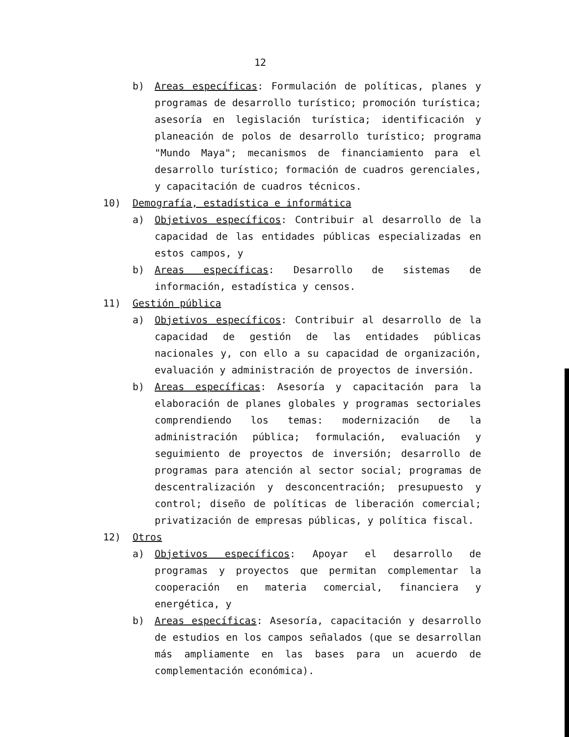12
b) Areas específicas: Formulación de políticas, planes y programas de desarrollo turístico; promoción turística; asesoría en legislación turística; identificación y planeación de polos de desarrollo turístico; programa "Mundo Maya"; mecanismos de financiamiento para el desarrollo turístico; formación de cuadros gerenciales, y capacitación de cuadros técnicos.
10) Demografía, estadística e informática
a) Objetivos específicos: Contribuir al desarrollo de la capacidad de las entidades públicas especializadas en estos campos, y
b) Areas específicas: Desarrollo de sistemas de información, estadística y censos.
11) Gestión pública
a) Objetivos específicos: Contribuir al desarrollo de la capacidad de gestión de las entidades públicas nacionales y, con ello a su capacidad de organización, evaluación y administración de proyectos de inversión.
b) Areas específicas: Asesoría y capacitación para la elaboración de planes globales y programas sectoriales comprendiendo los temas: modernización de la administración pública; formulación, evaluación y seguimiento de proyectos de inversión; desarrollo de programas para atención al sector social; programas de descentralización y desconcentración; presupuesto y control; diseño de políticas de liberación comercial; privatización de empresas públicas, y política fiscal.
12) Otros
a) Objetivos específicos: Apoyar el desarrollo de programas y proyectos que permitan complementar la cooperación en materia comercial, financiera y energética, y
b) Areas específicas: Asesoría, capacitación y desarrollo de estudios en los campos señalados (que se desarrollan más ampliamente en las bases para un acuerdo de complementación económica).